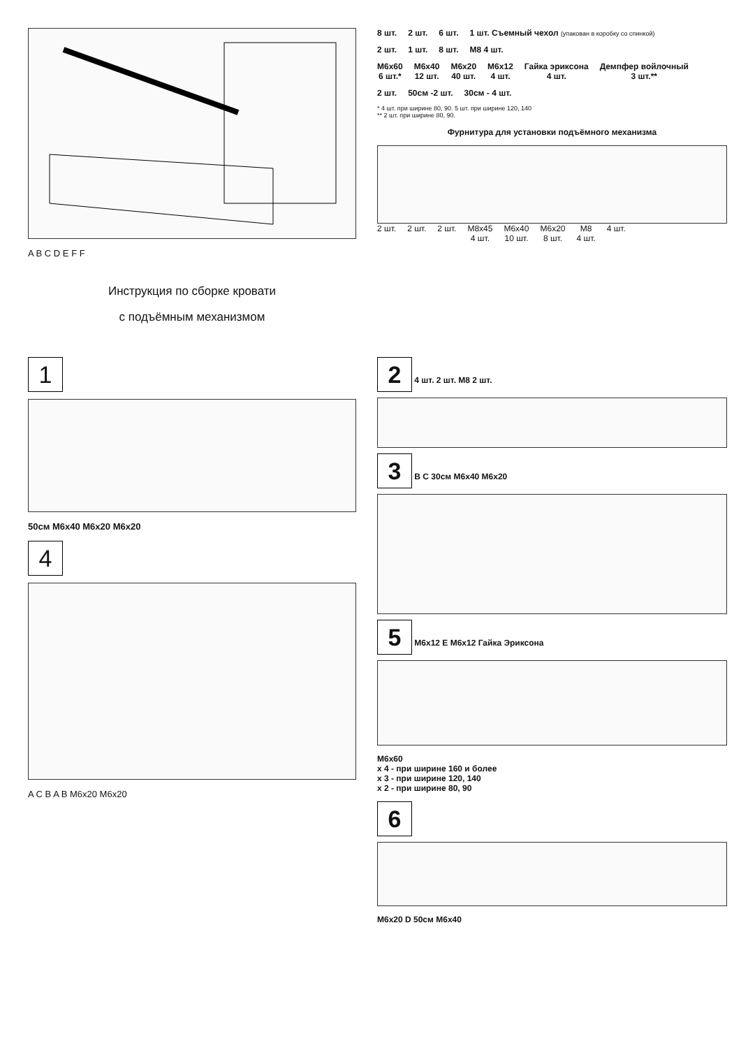A B C D E F F
Инструкция по сборке кровати
с подъёмным механизмом
8 шт. 2 шт. 6 шт. 1 шт. Съемный чехол (упакован в коробку со спинкой)
2 шт. 1 шт. 8 шт. M8 4 шт.
M6x60
6 шт.* M6x40
12 шт. M6x20
40 шт. M6x12
4 шт. Гайка эриксона
4 шт. Демпфер войлочный
3 шт.**
2 шт. 50см -2 шт. 30см - 4 шт.
* 4 шт. при ширине 80, 90. 5 шт. при ширине 120, 140
** 2 шт. при ширине 80, 90.
Фурнитура для установки подъёмного механизма
2 шт. 2 шт. 2 шт. M8x45
4 шт. M6x40
10 шт. M6x20
8 шт. M8
4 шт. 4 шт.
1
50см M6x40 M6x20 M6x20
4
A C B A B M6x20 M6x20
2 4 шт. 2 шт. M8 2 шт.
3 B C 30см M6x40 M6x20
5 M6x12 E M6x12 Гайка Эриксона
M6x60
x 4 - при ширине 160 и более
x 3 - при ширине 120, 140
x 2 - при ширине 80, 90
6
M6x20 D 50см M6x40